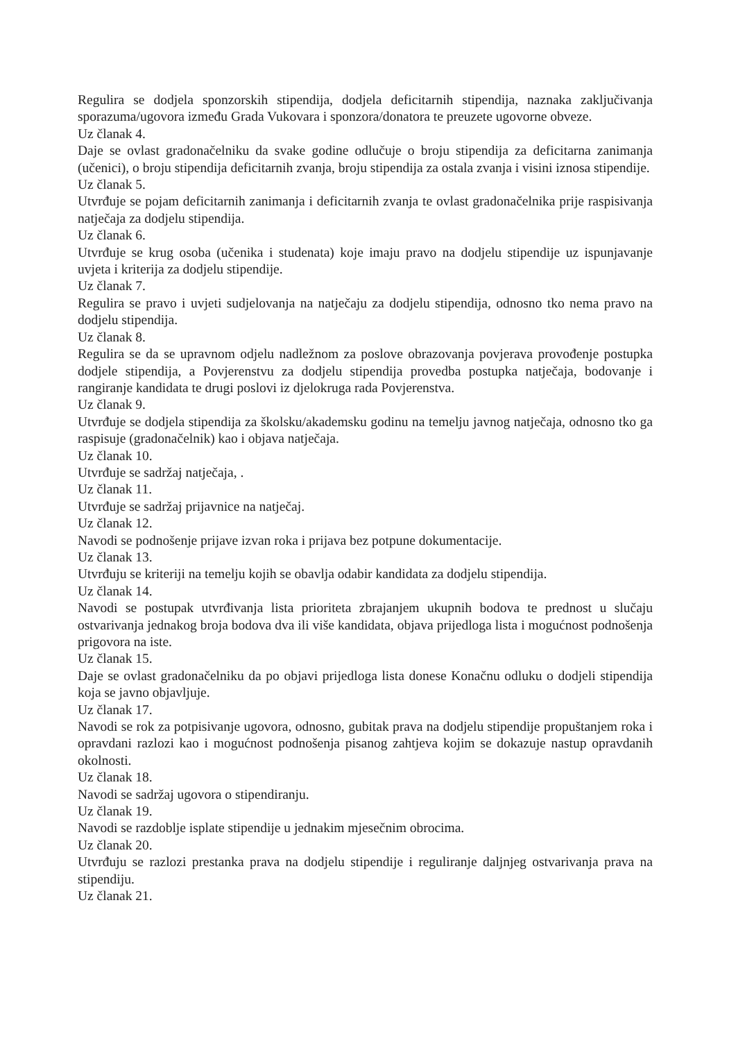Regulira se dodjela sponzorskih stipendija, dodjela deficitarnih stipendija, naznaka zaključivanja sporazuma/ugovora između Grada Vukovara i sponzora/donatora te preuzete ugovorne obveze.
Uz članak 4.
Daje se ovlast gradonačelniku da svake godine odlučuje o broju stipendija za deficitarna zanimanja (učenici), o broju stipendija deficitarnih zvanja, broju stipendija za ostala zvanja i visini iznosa stipendije.
Uz članak 5.
Utvrđuje se pojam deficitarnih zanimanja i deficitarnih zvanja te ovlast gradonačelnika prije raspisivanja natječaja za dodjelu stipendija.
Uz članak 6.
Utvrđuje se krug osoba (učenika i studenata) koje imaju pravo na dodjelu stipendije uz ispunjavanje uvjeta i kriterija za dodjelu stipendije.
Uz članak 7.
Regulira se pravo i uvjeti sudjelovanja na natječaju za dodjelu stipendija, odnosno tko nema pravo na dodjelu stipendija.
Uz članak 8.
Regulira se da se upravnom odjelu nadležnom za poslove obrazovanja povjerava provođenje postupka dodjele stipendija, a Povjerenstvu za dodjelu stipendija provedba postupka natječaja, bodovanje i rangiranje kandidata te drugi poslovi iz djelokruga rada Povjerenstva.
Uz članak 9.
Utvrđuje se dodjela stipendija za školsku/akademsku godinu na temelju javnog natječaja, odnosno tko ga raspisuje (gradonačelnik) kao i objava natječaja.
Uz članak 10.
Utvrđuje se sadržaj natječaja, .
Uz članak 11.
Utvrđuje se sadržaj prijavnice na natječaj.
Uz članak 12.
Navodi se podnošenje prijave izvan roka i prijava bez potpune dokumentacije.
Uz članak 13.
Utvrđuju se kriteriji na temelju kojih se obavlja odabir kandidata za dodjelu stipendija.
Uz članak 14.
Navodi se postupak utvrđivanja lista prioriteta zbrajanjem ukupnih bodova te prednost u slučaju ostvarivanja jednakog broja bodova dva ili više kandidata, objava prijedloga lista i mogućnost podnošenja prigovora na iste.
Uz članak 15.
Daje se ovlast gradonačelniku da po objavi prijedloga lista donese Konačnu odluku o dodjeli stipendija koja se javno objavljuje.
Uz članak 17.
Navodi se rok za potpisivanje ugovora, odnosno, gubitak prava na dodjelu stipendije propuštanjem roka i opravdani razlozi kao i mogućnost podnošenja pisanog zahtjeva kojim se dokazuje nastup opravdanih okolnosti.
Uz članak 18.
Navodi se sadržaj ugovora o stipendiranju.
Uz članak 19.
Navodi se razdoblje isplate stipendije u jednakim mjesečnim obrocima.
Uz članak 20.
Utvrđuju se razlozi prestanka prava na dodjelu stipendije i reguliranje daljnjeg ostvarivanja prava na stipendiju.
Uz članak 21.